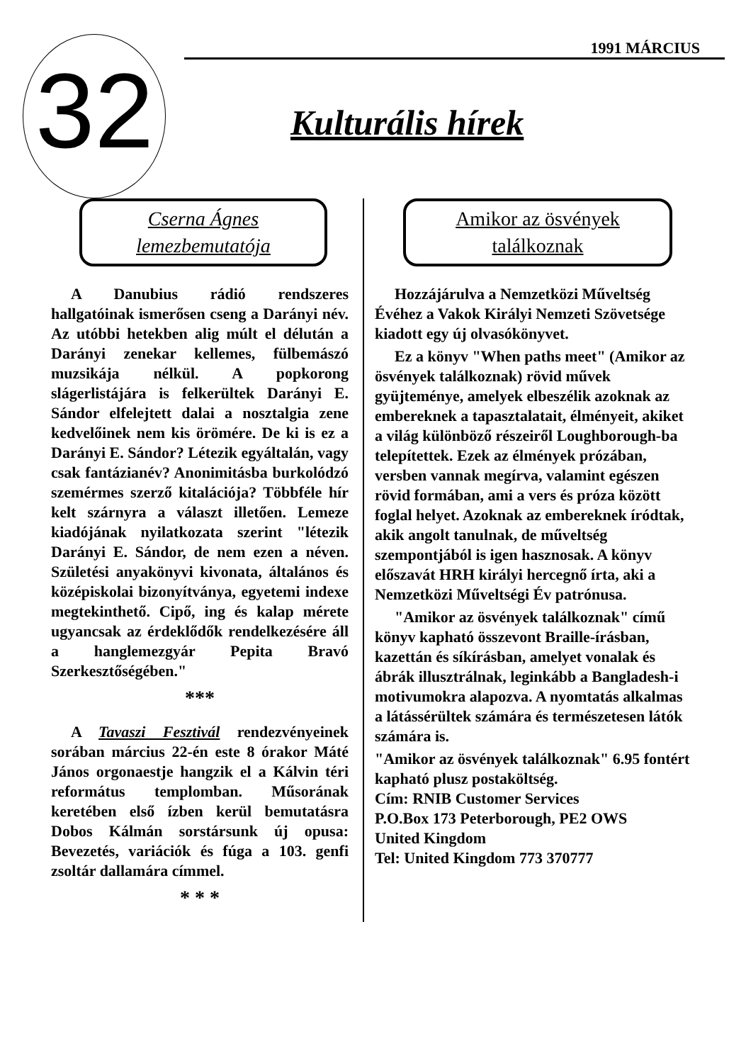32
1991 MÁRCIUS
Kulturális hírek
Cserna Ágnes
lemezbemutatója
A Danubius rádió rendszeres hallgatóinak ismerősen cseng a Darányi név. Az utóbbi hetekben alig múlt el délután a Darányi zenekar kellemes, fülbemászó muzsikája nélkül. A popkorong slágerlistájára is felkerültek Darányi E. Sándor elfelejtett dalai a nosztalgia zene kedvelőinek nem kis örömére. De ki is ez a Darányi E. Sándor? Létezik egyáltalán, vagy csak fantázianév? Anonimitásba burkolódzó szemérmes szerző kitalációja? Többféle hír kelt szárnyra a választ illetően. Lemeze kiadójának nyilatkozata szerint "létezik Darányi E. Sándor, de nem ezen a néven. Születési anyakönyvi kivonata, általános és középiskolai bizonyítványa, egyetemi indexe megtekinthető. Cipő, ing és kalap mérete ugyancsak az érdeklődők rendelkezésére áll a hanglemezgyár Pepita Bravó Szerkesztőségében."
***
A Tavaszi Fesztivál rendezvényeinek sorában március 22-én este 8 órakor Máté János orgonaestje hangzik el a Kálvin téri református templomban. Műsorának keretében első ízben kerül bemutatásra Dobos Kálmán sorstársunk új opusa: Bevezetés, variációk és fúga a 103. genfi zsoltár dallamára címmel.
* * *
Amikor az ösvények
találkoznak
Hozzájárulva a Nemzetközi Műveltség Évéhez a Vakok Királyi Nemzeti Szövetsége kiadott egy új olvasókönyvet.
Ez a könyv "When paths meet" (Amikor az ösvények találkoznak) rövid művek gyüjteménye, amelyek elbeszélik azoknak az embereknek a tapasztalatait, élményeit, akiket a világ különböző részeiről Loughborough-ba telepítettek. Ezek az élmények prózában, versben vannak megírva, valamint egészen rövid formában, ami a vers és próza között foglal helyet. Azoknak az embereknek íródtak, akik angolt tanulnak, de műveltség szempontjából is igen hasznosak. A könyv előszavát HRH királyi hercegnő írta, aki a Nemzetközi Műveltségi Év patrónusa.
"Amikor az ösvények találkoznak" című könyv kapható összevont Braille-írásban, kazettán és síkírásban, amelyet vonalak és ábrák illusztrálnak, leginkább a Bangladesh-i motivumokra alapozva. A nyomtatás alkalmas a látássérültek számára és természetesen látók számára is.
"Amikor az ösvények találkoznak" 6.95 fontért kapható plusz postaköltség.
Cím: RNIB Customer Services
P.O.Box 173 Peterborough, PE2 OWS
United Kingdom
Tel: United Kingdom 773 370777